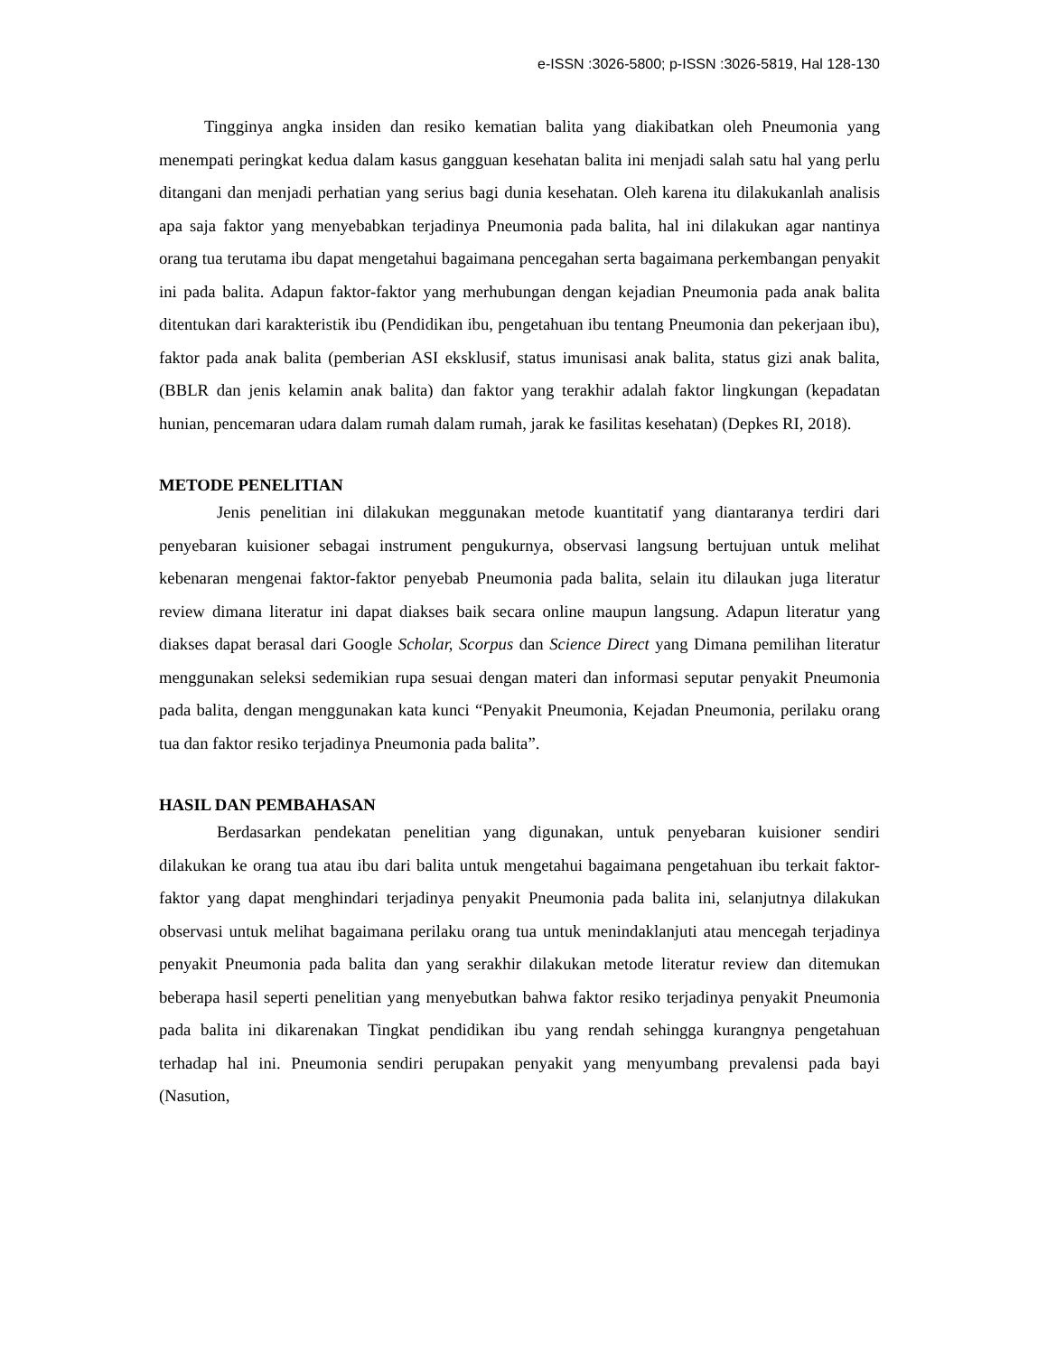e-ISSN :3026-5800; p-ISSN :3026-5819, Hal 128-130
Tingginya angka insiden dan resiko kematian balita yang diakibatkan oleh Pneumonia yang menempati peringkat kedua dalam kasus gangguan kesehatan balita ini menjadi salah satu hal yang perlu ditangani dan menjadi perhatian yang serius bagi dunia kesehatan. Oleh karena itu dilakukanlah analisis apa saja faktor yang menyebabkan terjadinya Pneumonia pada balita, hal ini dilakukan agar nantinya orang tua terutama ibu dapat mengetahui bagaimana pencegahan serta bagaimana perkembangan penyakit ini pada balita. Adapun faktor-faktor yang merhubungan dengan kejadian Pneumonia pada anak balita ditentukan dari karakteristik ibu (Pendidikan ibu, pengetahuan ibu tentang Pneumonia dan pekerjaan ibu), faktor pada anak balita (pemberian ASI eksklusif, status imunisasi anak balita, status gizi anak balita, (BBLR dan jenis kelamin anak balita) dan faktor yang terakhir adalah faktor lingkungan (kepadatan hunian, pencemaran udara dalam rumah dalam rumah, jarak ke fasilitas kesehatan) (Depkes RI, 2018).
METODE PENELITIAN
Jenis penelitian ini dilakukan meggunakan metode kuantitatif yang diantaranya terdiri dari penyebaran kuisioner sebagai instrument pengukurnya, observasi langsung bertujuan untuk melihat kebenaran mengenai faktor-faktor penyebab Pneumonia pada balita, selain itu dilaukan juga literatur review dimana literatur ini dapat diakses baik secara online maupun langsung. Adapun literatur yang diakses dapat berasal dari Google Scholar, Scorpus dan Science Direct yang Dimana pemilihan literatur menggunakan seleksi sedemikian rupa sesuai dengan materi dan informasi seputar penyakit Pneumonia pada balita, dengan menggunakan kata kunci “Penyakit Pneumonia, Kejadan Pneumonia, perilaku orang tua dan faktor resiko terjadinya Pneumonia pada balita”.
HASIL DAN PEMBAHASAN
Berdasarkan pendekatan penelitian yang digunakan, untuk penyebaran kuisioner sendiri dilakukan ke orang tua atau ibu dari balita untuk mengetahui bagaimana pengetahuan ibu terkait faktor-faktor yang dapat menghindari terjadinya penyakit Pneumonia pada balita ini, selanjutnya dilakukan observasi untuk melihat bagaimana perilaku orang tua untuk menindaklanjuti atau mencegah terjadinya penyakit Pneumonia pada balita dan yang serakhir dilakukan metode literatur review dan ditemukan beberapa hasil seperti penelitian yang menyebutkan bahwa faktor resiko terjadinya penyakit Pneumonia pada balita ini dikarenakan Tingkat pendidikan ibu yang rendah sehingga kurangnya pengetahuan terhadap hal ini. Pneumonia sendiri perupakan penyakit yang menyumbang prevalensi pada bayi (Nasution,